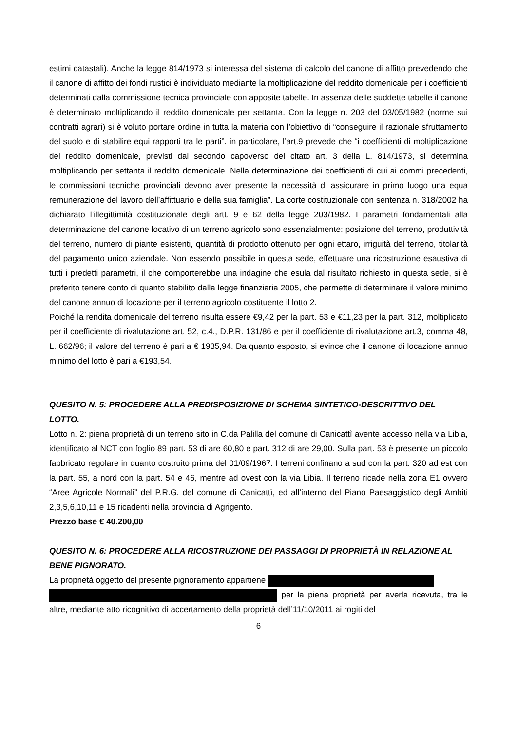estimi catastali). Anche la legge 814/1973 si interessa del sistema di calcolo del canone di affitto prevedendo che il canone di affitto dei fondi rustici è individuato mediante la moltiplicazione del reddito domenicale per i coefficienti determinati dalla commissione tecnica provinciale con apposite tabelle. In assenza delle suddette tabelle il canone è determinato moltiplicando il reddito domenicale per settanta. Con la legge n. 203 del 03/05/1982 (norme sui contratti agrari) si è voluto portare ordine in tutta la materia con l’obiettivo di “conseguire il razionale sfruttamento del suolo e di stabilire equi rapporti tra le parti”. in particolare, l’art.9 prevede che “i coefficienti di moltiplicazione del reddito domenicale, previsti dal secondo capoverso del citato art. 3 della L. 814/1973, si determina moltiplicando per settanta il reddito domenicale. Nella determinazione dei coefficienti di cui ai commi precedenti, le commissioni tecniche provinciali devono aver presente la necessità di assicurare in primo luogo una equa remunerazione del lavoro dell’affittuario e della sua famiglia”. La corte costituzionale con sentenza n. 318/2002 ha dichiarato l’illegittimità costituzionale degli artt. 9 e 62 della legge 203/1982. I parametri fondamentali alla determinazione del canone locativo di un terreno agricolo sono essenzialmente: posizione del terreno, produttività del terreno, numero di piante esistenti, quantità di prodotto ottenuto per ogni ettaro, irriguità del terreno, titolarità del pagamento unico aziendale. Non essendo possibile in questa sede, effettuare una ricostruzione esaustiva di tutti i predetti parametri, il che comporterebbe una indagine che esula dal risultato richiesto in questa sede, si è preferito tenere conto di quanto stabilito dalla legge finanziaria 2005, che permette di determinare il valore minimo del canone annuo di locazione per il terreno agricolo costituente il lotto 2.
Poiché la rendita domenicale del terreno risulta essere €9,42 per la part. 53 e €11,23 per la part. 312, moltiplicato per il coefficiente di rivalutazione art. 52, c.4., D.P.R. 131/86 e per il coefficiente di rivalutazione art.3, comma 48, L. 662/96; il valore del terreno è pari a € 1935,94. Da quanto esposto, si evince che il canone di locazione annuo minimo del lotto è pari a €193,54.
QUESITO N. 5: PROCEDERE ALLA PREDISPOSIZIONE DI SCHEMA SINTETICO-DESCRITTIVO DEL LOTTO.
Lotto n. 2: piena proprietà di un terreno sito in C.da Palilla del comune di Canicattì avente accesso nella via Libia, identificato al NCT con foglio 89 part. 53 di are 60,80 e part. 312 di are 29,00. Sulla part. 53 è presente un piccolo fabbricato regolare in quanto costruito prima del 01/09/1967. I terreni confinano a sud con la part. 320 ad est con la part. 55, a nord con la part. 54 e 46, mentre ad ovest con la via Libia. Il terreno ricade nella zona E1 ovvero “Aree Agricole Normali” del P.R.G. del comune di Canicattì, ed all’interno del Piano Paesaggistico degli Ambiti 2,3,5,6,10,11 e 15 ricadenti nella provincia di Agrigento.
Prezzo base € 40.200,00
QUESITO N. 6: PROCEDERE ALLA RICOSTRUZIONE DEI PASSAGGI DI PROPRIETÀ IN RELAZIONE AL BENE PIGNORATO.
La proprietà oggetto del presente pignoramento appartiene
per la piena proprietà per averla ricevuta, tra le altre, mediante atto ricognitivo di accertamento della proprietà dell’11/10/2011 ai rogiti del
6